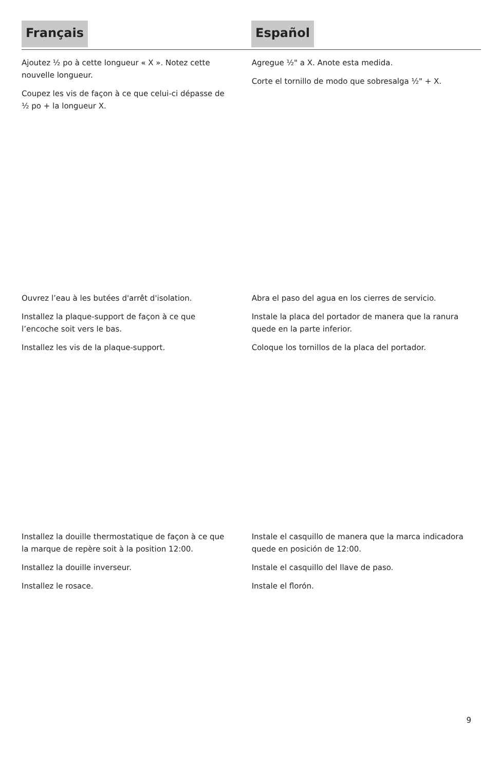Français Español
Ajoutez ½ po à cette longueur « X ». Notez cette nouvelle longueur.
Coupez les vis de façon à ce que celui-ci dépasse de ½ po + la longueur X.
Agregue ½" a X. Anote esta medida.
Corte el tornillo de modo que sobresalga ½" + X.
Ouvrez l’eau à les butées d'arrêt d'isolation.
Installez la plaque-support de façon à ce que l’encoche soit vers le bas.
Installez les vis de la plaque-support.
Abra el paso del agua en los cierres de servicio.
Instale la placa del portador de manera que la ranura quede en la parte inferior.
Coloque los tornillos de la placa del portador.
Installez la douille thermostatique de façon à ce que la marque de repère soit à la position 12:00.
Installez la douille inverseur.
Installez le rosace.
Instale el casquillo de manera que la marca indicadora quede en posición de 12:00.
Instale el casquillo del llave de paso.
Instale el florón.
9